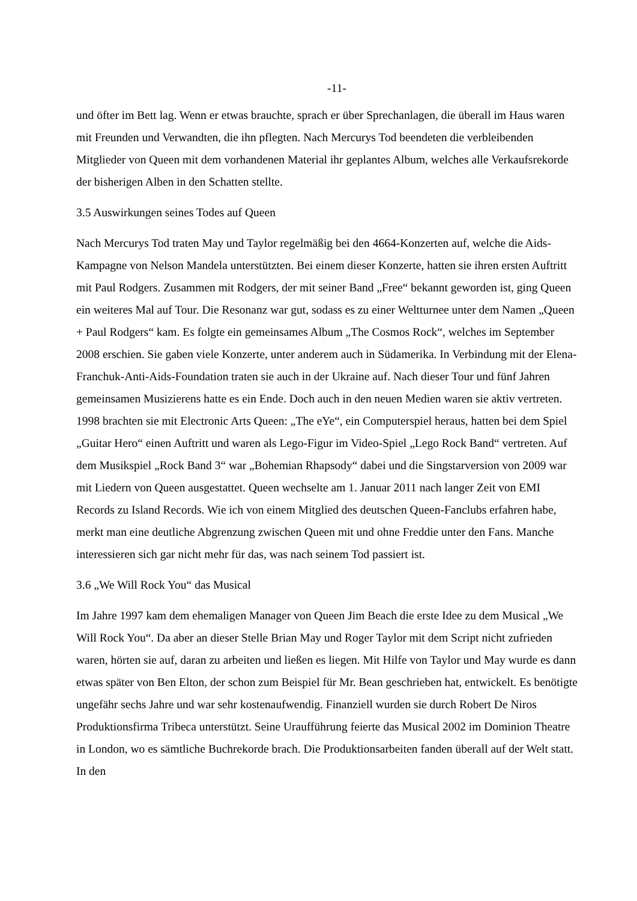-11-
und öfter im Bett lag. Wenn er etwas brauchte, sprach er über Sprechanlagen, die überall im Haus waren mit Freunden und Verwandten, die ihn pflegten. Nach Mercurys Tod beendeten die verbleibenden Mitglieder von Queen mit dem vorhandenen Material ihr geplantes Album, welches alle Verkaufsrekorde der bisherigen Alben in den Schatten stellte.
3.5 Auswirkungen seines Todes auf Queen
Nach Mercurys Tod traten May und Taylor regelmäßig bei den 4664-Konzerten auf, welche die Aids-Kampagne von Nelson Mandela unterstützten. Bei einem dieser Konzerte, hatten sie ihren ersten Auftritt mit Paul Rodgers. Zusammen mit Rodgers, der mit seiner Band „Free“ bekannt geworden ist, ging Queen ein weiteres Mal auf Tour. Die Resonanz war gut, sodass es zu einer Weltturnee unter dem Namen „Queen + Paul Rodgers“ kam. Es folgte ein gemeinsames Album „The Cosmos Rock“, welches im September 2008 erschien. Sie gaben viele Konzerte, unter anderem auch in Südamerika. In Verbindung mit der Elena-Franchuk-Anti-Aids-Foundation traten sie auch in der Ukraine auf. Nach dieser Tour und fünf Jahren gemeinsamen Musizierens hatte es ein Ende. Doch auch in den neuen Medien waren sie aktiv vertreten. 1998 brachten sie mit Electronic Arts Queen: „The eYe“, ein Computerspiel heraus, hatten bei dem Spiel „Guitar Hero“ einen Auftritt und waren als Lego-Figur im Video-Spiel „Lego Rock Band“ vertreten. Auf dem Musikspiel „Rock Band 3“ war „Bohemian Rhapsody“ dabei und die Singstarversion von 2009 war mit Liedern von Queen ausgestattet. Queen wechselte am 1. Januar 2011 nach langer Zeit von EMI Records zu Island Records. Wie ich von einem Mitglied des deutschen Queen-Fanclubs erfahren habe, merkt man eine deutliche Abgrenzung zwischen Queen mit und ohne Freddie unter den Fans. Manche interessieren sich gar nicht mehr für das, was nach seinem Tod passiert ist.
3.6 „We Will Rock You“ das Musical
Im Jahre 1997 kam dem ehemaligen Manager von Queen Jim Beach die erste Idee zu dem Musical „We Will Rock You“. Da aber an dieser Stelle Brian May und Roger Taylor mit dem Script nicht zufrieden waren, hörten sie auf, daran zu arbeiten und ließen es liegen. Mit Hilfe von Taylor und May wurde es dann etwas später von Ben Elton, der schon zum Beispiel für Mr. Bean geschrieben hat, entwickelt. Es benötigte ungefähr sechs Jahre und war sehr kostenaufwendig. Finanziell wurden sie durch Robert De Niros Produktionsfirma Tribeca unterstützt. Seine Uraufführung feierte das Musical 2002 im Dominion Theatre in London, wo es sämtliche Buchrekorde brach. Die Produktionsarbeiten fanden überall auf der Welt statt. In den